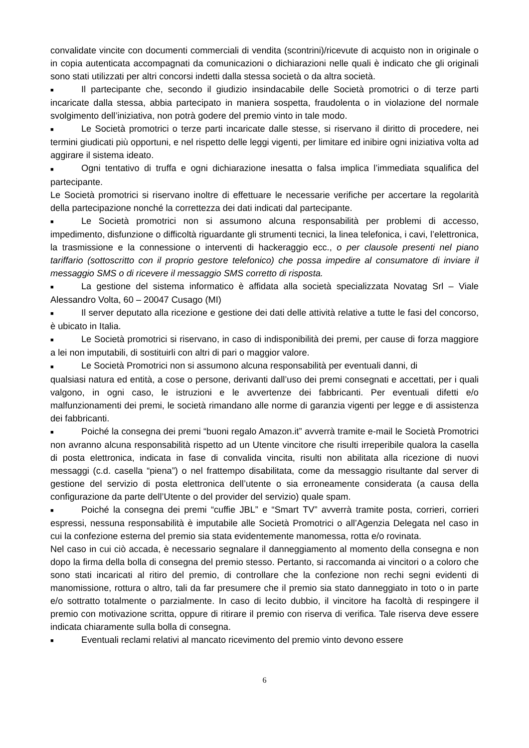convalidate vincite con documenti commerciali di vendita (scontrini)/ricevute di acquisto non in originale o in copia autenticata accompagnati da comunicazioni o dichiarazioni nelle quali è indicato che gli originali sono stati utilizzati per altri concorsi indetti dalla stessa società o da altra società.
■ Il partecipante che, secondo il giudizio insindacabile delle Società promotrici o di terze parti incaricate dalla stessa, abbia partecipato in maniera sospetta, fraudolenta o in violazione del normale svolgimento dell’iniziativa, non potrà godere del premio vinto in tale modo.
■ Le Società promotrici o terze parti incaricate dalle stesse, si riservano il diritto di procedere, nei termini giudicati più opportuni, e nel rispetto delle leggi vigenti, per limitare ed inibire ogni iniziativa volta ad aggirare il sistema ideato.
■ Ogni tentativo di truffa e ogni dichiarazione inesatta o falsa implica l’immediata squalifica del partecipante.
Le Società promotrici si riservano inoltre di effettuare le necessarie verifiche per accertare la regolarità della partecipazione nonché la correttezza dei dati indicati dal partecipante.
■ Le Società promotrici non si assumono alcuna responsabilità per problemi di accesso, impedimento, disfunzione o difficoltà riguardante gli strumenti tecnici, la linea telefonica, i cavi, l’elettronica, la trasmissione e la connessione o interventi di hackeraggio ecc., o per clausole presenti nel piano tariffario (sottoscritto con il proprio gestore telefonico) che possa impedire al consumatore di inviare il messaggio SMS o di ricevere il messaggio SMS corretto di risposta.
■ La gestione del sistema informatico è affidata alla società specializzata Novatag Srl – Viale Alessandro Volta, 60 – 20047 Cusago (MI)
■ Il server deputato alla ricezione e gestione dei dati delle attività relative a tutte le fasi del concorso, è ubicato in Italia.
■ Le Società promotrici si riservano, in caso di indisponibilità dei premi, per cause di forza maggiore a lei non imputabili, di sostituirli con altri di pari o maggior valore.
■ Le Società Promotrici non si assumono alcuna responsabilità per eventuali danni, di
qualsiasi natura ed entità, a cose o persone, derivanti dall’uso dei premi consegnati e accettati, per i quali valgono, in ogni caso, le istruzioni e le avvertenze dei fabbricanti. Per eventuali difetti e/o malfunzionamenti dei premi, le società rimandano alle norme di garanzia vigenti per legge e di assistenza dei fabbricanti.
■ Poiché la consegna dei premi “buoni regalo Amazon.it” avverrà tramite e-mail le Società Promotrici non avranno alcuna responsabilità rispetto ad un Utente vincitore che risulti irreperibile qualora la casella di posta elettronica, indicata in fase di convalida vincita, risulti non abilitata alla ricezione di nuovi messaggi (c.d. casella “piena”) o nel frattempo disabilitata, come da messaggio risultante dal server di gestione del servizio di posta elettronica dell’utente o sia erroneamente considerata (a causa della configurazione da parte dell’Utente o del provider del servizio) quale spam.
■ Poiché la consegna dei premi “cuffie JBL” e “Smart TV” avverrà tramite posta, corrieri, corrieri espressi, nessuna responsabilità è imputabile alle Società Promotrici o all’Agenzia Delegata nel caso in cui la confezione esterna del premio sia stata evidentemente manomessa, rotta e/o rovinata.
Nel caso in cui ciò accada, è necessario segnalare il danneggiamento al momento della consegna e non dopo la firma della bolla di consegna del premio stesso. Pertanto, si raccomanda ai vincitori o a coloro che sono stati incaricati al ritiro del premio, di controllare che la confezione non rechi segni evidenti di manomissione, rottura o altro, tali da far presumere che il premio sia stato danneggiato in toto o in parte e/o sottratto totalmente o parzialmente. In caso di lecito dubbio, il vincitore ha facoltà di respingere il premio con motivazione scritta, oppure di ritirare il premio con riserva di verifica. Tale riserva deve essere indicata chiaramente sulla bolla di consegna.
■ Eventuali reclami relativi al mancato ricevimento del premio vinto devono essere
6